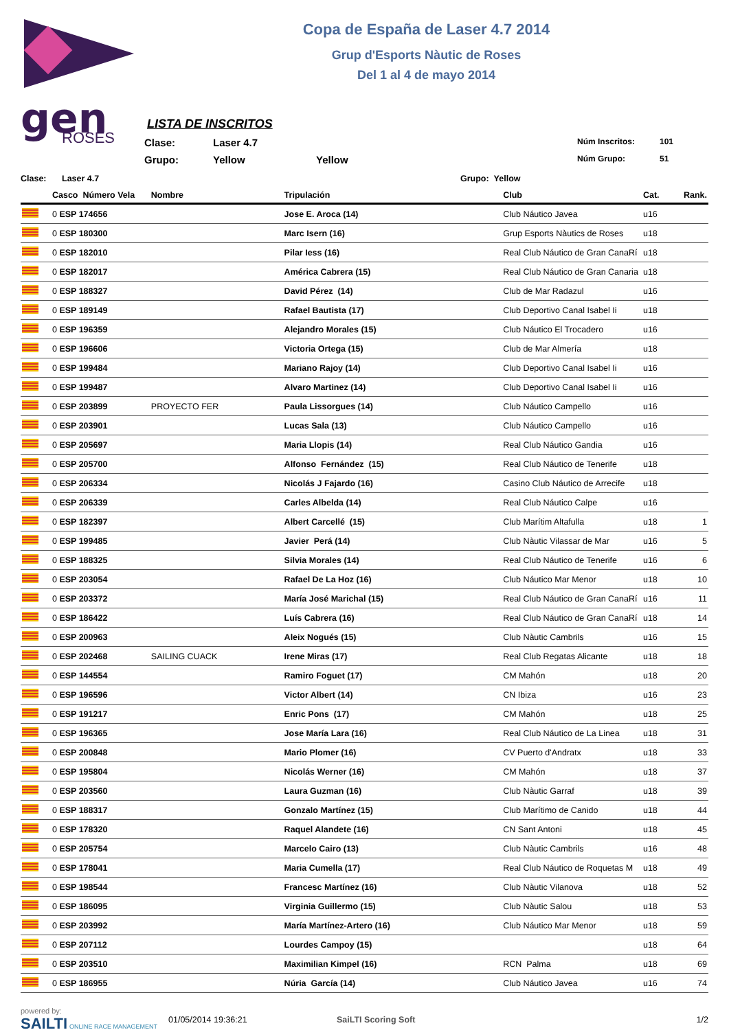gen
ROSES
Copa de España de Laser 4.7 2014
Grup d'Esports Nàutic de Roses
Del 1 al 4 de mayo 2014
LISTA DE INSCRITOS
Clase:
Laser 4.7
Núm Inscritos:
101
Grupo:
Yellow
Yellow
Núm Grupo:
51
Clase: Laser 4.7 Grupo: Yellow
| | Casco Número Vela | Nombre | Tripulación | Club | Cat. | Rank. |
| --- | --- | --- | --- | --- | --- | --- |
| | 0 ESP 174656 | | Jose E. Aroca (14) | Club Náutico Javea | u16 | |
| | 0 ESP 180300 | | Marc Isern (16) | Grup Esports Nàutics de Roses | u18 | |
| | 0 ESP 182010 | | Pilar Iess (16) | Real Club Náutico de Gran CanaRí | u18 | |
| | 0 ESP 182017 | | América Cabrera (15) | Real Club Náutico de Gran Canaria | u18 | |
| | 0 ESP 188327 | | David Pérez (14) | Club de Mar Radazul | u16 | |
| | 0 ESP 189149 | | Rafael Bautista (17) | Club Deportivo Canal Isabel Ii | u18 | |
| | 0 ESP 196359 | | Alejandro Morales (15) | Club Náutico El Trocadero | u16 | |
| | 0 ESP 196606 | | Victoria Ortega (15) | Club de Mar Almería | u18 | |
| | 0 ESP 199484 | | Mariano Rajoy (14) | Club Deportivo Canal Isabel Ii | u16 | |
| | 0 ESP 199487 | | Alvaro Martinez (14) | Club Deportivo Canal Isabel Ii | u16 | |
| | 0 ESP 203899 | PROYECTO FER | Paula Lissorgues (14) | Club Náutico Campello | u16 | |
| | 0 ESP 203901 | | Lucas Sala (13) | Club Náutico Campello | u16 | |
| | 0 ESP 205697 | | Maria Llopis (14) | Real Club Náutico Gandia | u16 | |
| | 0 ESP 205700 | | Alfonso Fernández (15) | Real Club Náutico de Tenerife | u18 | |
| | 0 ESP 206334 | | Nicolás J Fajardo (16) | Casino Club Náutico de Arrecife | u18 | |
| | 0 ESP 206339 | | Carles Albelda (14) | Real Club Náutico Calpe | u16 | |
| | 0 ESP 182397 | | Albert Carcellé (15) | Club Marítim Altafulla | u18 | 1 |
| | 0 ESP 199485 | | Javier Perá (14) | Club Nàutic Vilassar de Mar | u16 | 5 |
| | 0 ESP 188325 | | Silvia Morales (14) | Real Club Náutico de Tenerife | u16 | 6 |
| | 0 ESP 203054 | | Rafael De La Hoz (16) | Club Náutico Mar Menor | u18 | 10 |
| | 0 ESP 203372 | | María José Marichal (15) | Real Club Náutico de Gran CanaRí | u16 | 11 |
| | 0 ESP 186422 | | Luís Cabrera (16) | Real Club Náutico de Gran CanaRí | u18 | 14 |
| | 0 ESP 200963 | | Aleix Nogués (15) | Club Nàutic Cambrils | u16 | 15 |
| | 0 ESP 202468 | SAILING CUACK | Irene Miras (17) | Real Club Regatas Alicante | u18 | 18 |
| | 0 ESP 144554 | | Ramiro Foguet (17) | CM Mahón | u18 | 20 |
| | 0 ESP 196596 | | Victor Albert (14) | CN Ibiza | u16 | 23 |
| | 0 ESP 191217 | | Enric Pons (17) | CM Mahón | u18 | 25 |
| | 0 ESP 196365 | | Jose María Lara (16) | Real Club Náutico de La Linea | u18 | 31 |
| | 0 ESP 200848 | | Mario Plomer (16) | CV Puerto d'Andratx | u18 | 33 |
| | 0 ESP 195804 | | Nicolás Werner (16) | CM Mahón | u18 | 37 |
| | 0 ESP 203560 | | Laura Guzman (16) | Club Nàutic Garraf | u18 | 39 |
| | 0 ESP 188317 | | Gonzalo Martínez (15) | Club Marítimo de Canido | u18 | 44 |
| | 0 ESP 178320 | | Raquel Alandete (16) | CN Sant Antoni | u18 | 45 |
| | 0 ESP 205754 | | Marcelo Cairo (13) | Club Nàutic Cambrils | u16 | 48 |
| | 0 ESP 178041 | | Maria Cumella (17) | Real Club Náutico de Roquetas M | u18 | 49 |
| | 0 ESP 198544 | | Francesc Martínez (16) | Club Nàutic Vilanova | u18 | 52 |
| | 0 ESP 186095 | | Virginia Guillermo (15) | Club Nàutic Salou | u18 | 53 |
| | 0 ESP 203992 | | María Martínez-Artero (16) | Club Náutico Mar Menor | u18 | 59 |
| | 0 ESP 207112 | | Lourdes Campoy (15) | | u18 | 64 |
| | 0 ESP 203510 | | Maximilian Kimpel (16) | RCN Palma | u18 | 69 |
| | 0 ESP 186955 | | Núria García (14) | Club Náutico Javea | u16 | 74 |
powered by:
SAILTI ONLINE RACE MANAGEMENT
01/05/2014 19:36:21 SaiLTI Scoring Soft 1/2